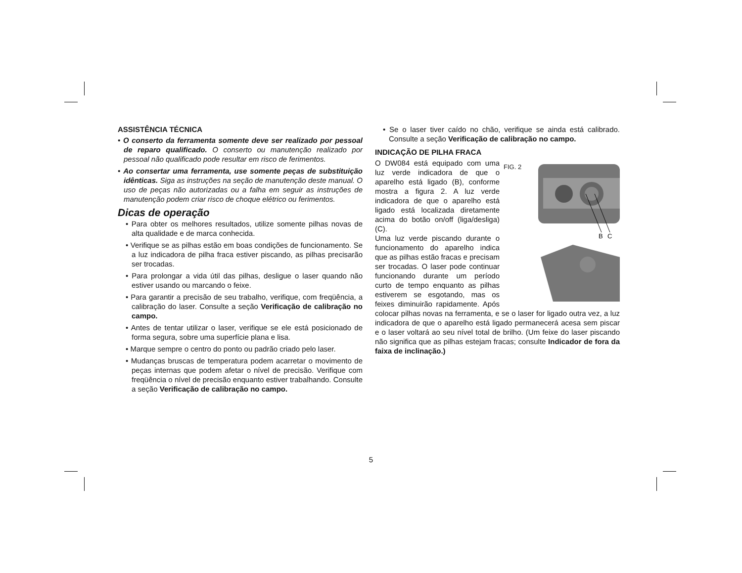ASSISTÊNCIA TÉCNICA
• O conserto da ferramenta somente deve ser realizado por pessoal de reparo qualificado. O conserto ou manutenção realizado por pessoal não qualificado pode resultar em risco de ferimentos.
• Ao consertar uma ferramenta, use somente peças de substituição idênticas. Siga as instruções na seção de manutenção deste manual. O uso de peças não autorizadas ou a falha em seguir as instruções de manutenção podem criar risco de choque elétrico ou ferimentos.
Dicas de operação
• Para obter os melhores resultados, utilize somente pilhas novas de alta qualidade e de marca conhecida.
• Verifique se as pilhas estão em boas condições de funcionamento. Se a luz indicadora de pilha fraca estiver piscando, as pilhas precisarão ser trocadas.
• Para prolongar a vida útil das pilhas, desligue o laser quando não estiver usando ou marcando o feixe.
• Para garantir a precisão de seu trabalho, verifique, com freqüência, a calibração do laser. Consulte a seção Verificação de calibração no campo.
• Antes de tentar utilizar o laser, verifique se ele está posicionado de forma segura, sobre uma superfície plana e lisa.
• Marque sempre o centro do ponto ou padrão criado pelo laser.
• Mudanças bruscas de temperatura podem acarretar o movimento de peças internas que podem afetar o nível de precisão. Verifique com freqüência o nível de precisão enquanto estiver trabalhando. Consulte a seção Verificação de calibração no campo.
• Se o laser tiver caído no chão, verifique se ainda está calibrado. Consulte a seção Verificação de calibração no campo.
INDICAÇÃO DE PILHA FRACA
FIG. 2
B
C
O DW084 está equipado com uma luz verde indicadora de que o aparelho está ligado (B), conforme mostra a figura 2. A luz verde indicadora de que o aparelho está ligado está localizada diretamente acima do botão on/off (liga/desliga) (C).
Uma luz verde piscando durante o funcionamento do aparelho indica que as pilhas estão fracas e precisam ser trocadas. O laser pode continuar funcionando durante um período curto de tempo enquanto as pilhas estiverem se esgotando, mas os feixes diminuirão rapidamente. Após colocar pilhas novas na ferramenta, e se o laser for ligado outra vez, a luz indicadora de que o aparelho está ligado permanecerá acesa sem piscar e o laser voltará ao seu nível total de brilho. (Um feixe do laser piscando não significa que as pilhas estejam fracas; consulte Indicador de fora da faixa de inclinação.)
5